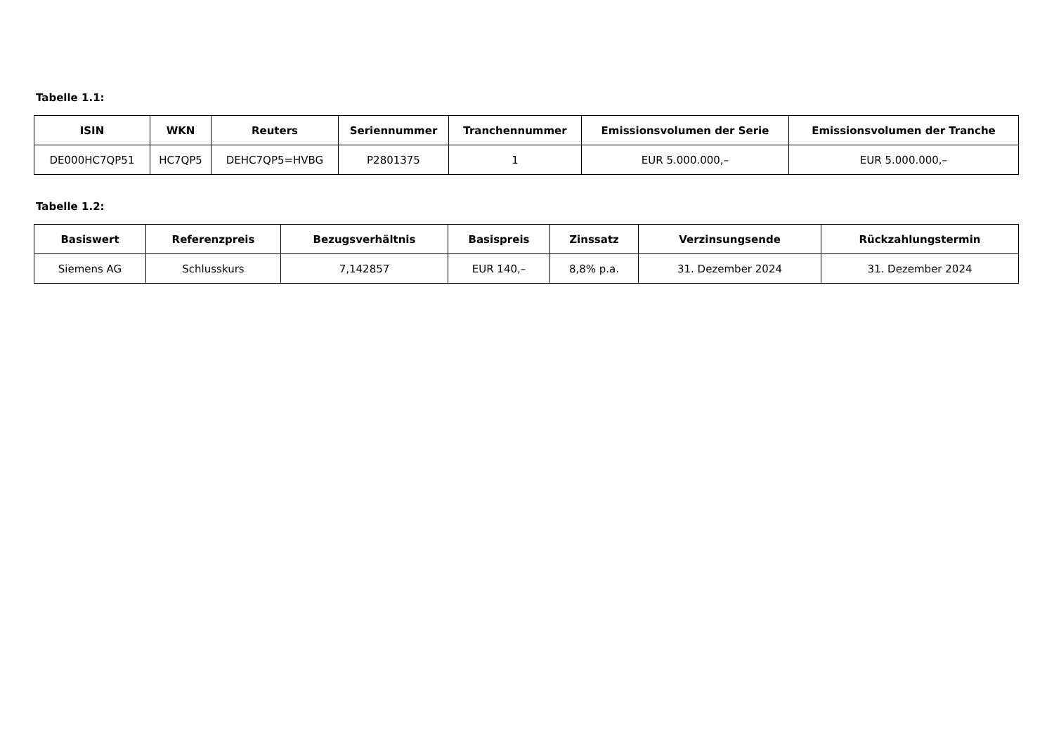Tabelle 1.1:
| ISIN | WKN | Reuters | Seriennummer | Tranchennummer | Emissionsvolumen der Serie | Emissionsvolumen der Tranche |
| --- | --- | --- | --- | --- | --- | --- |
| DE000HC7QP51 | HC7QP5 | DEHC7QP5=HVBG | P2801375 | 1 | EUR 5.000.000,– | EUR 5.000.000,– |
Tabelle 1.2:
| Basiswert | Referenzpreis | Bezugsverhältnis | Basispreis | Zinssatz | Verzinsungsende | Rückzahlungstermin |
| --- | --- | --- | --- | --- | --- | --- |
| Siemens AG | Schlusskurs | 7,142857 | EUR 140,– | 8,8% p.a. | 31. Dezember 2024 | 31. Dezember 2024 |